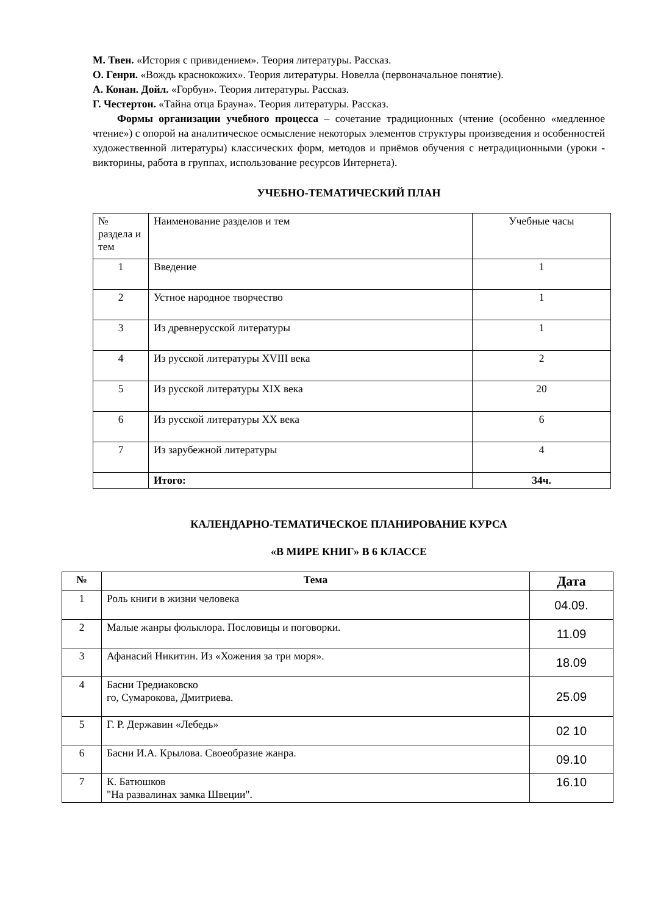М. Твен. «История с привидением». Теория литературы. Рассказ.
О. Генри. «Вождь краснокожих». Теория литературы. Новелла (первоначальное понятие).
А. Конан. Дойл. «Горбун». Теория литературы. Рассказ.
Г. Честертон. «Тайна отца Брауна». Теория литературы. Рассказ.
Формы организации учебного процесса – сочетание традиционных (чтение (особенно «медленное чтение») с опорой на аналитическое осмысление некоторых элементов структуры произведения и особенностей художественной литературы) классических форм, методов и приёмов обучения с нетрадиционными (уроки - викторины, работа в группах, использование ресурсов Интернета).
УЧЕБНО-ТЕМАТИЧЕСКИЙ ПЛАН
| № раздела и тем | Наименование разделов и тем | Учебные часы |
| 1 | Введение | 1 |
| 2 | Устное народное творчество | 1 |
| 3 | Из древнерусской литературы | 1 |
| 4 | Из русской литературы XVIII века | 2 |
| 5 | Из русской литературы XIX века | 20 |
| 6 | Из русской литературы XX века | 6 |
| 7 | Из зарубежной литературы | 4 |
| | Итого: | 34ч. |
КАЛЕНДАРНО-ТЕМАТИЧЕСКОЕ ПЛАНИРОВАНИЕ КУРСА
«В МИРЕ КНИГ» В 6 КЛАССЕ
| № | Тема | Дата |
| --- | --- | --- |
| 1 | Роль книги в жизни человека | 04.09. |
| 2 | Малые жанры фольклора. Пословицы и поговорки. | 11.09 |
| 3 | Афанасий Никитин. Из «Хожения за три моря». | 18.09 |
| 4 | Басни Тредиаковско го, Сумарокова, Дмитриева. | 25.09 |
| 5 | Г. Р. Державин «Лебедь» | 02 10 |
| 6 | Басни И.А. Крылова. Своеобразие жанра. | 09.10 |
| 7 | К. Батюшков "На развалинах замка Швеции". | 16.10 |